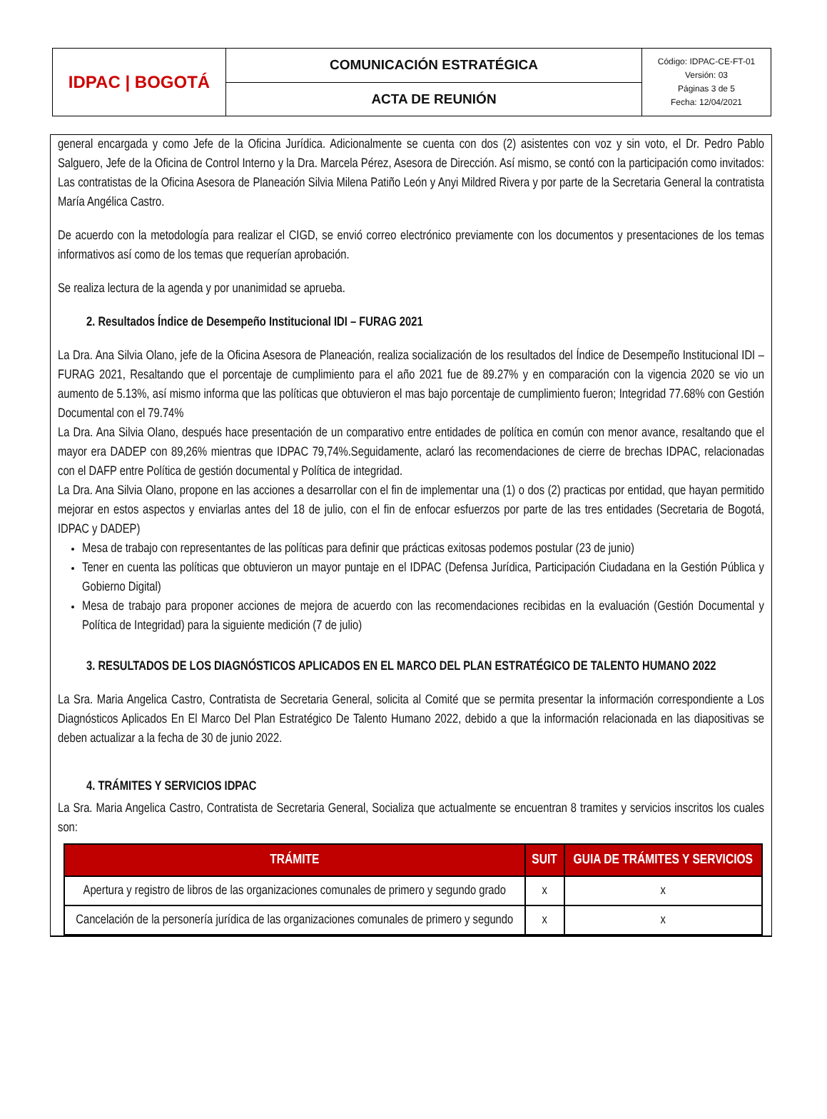| IDPAC / BOGOTÁ | COMUNICACIÓN ESTRATÉGICA | Código: IDPAC-CE-FT-01 Versión: 03 Páginas 3 de 5 Fecha: 12/04/2021 |
| | ACTA DE REUNIÓN | |
general encargada y como Jefe de la Oficina Jurídica. Adicionalmente se cuenta con dos (2) asistentes con voz y sin voto, el Dr. Pedro Pablo Salguero, Jefe de la Oficina de Control Interno y la Dra. Marcela Pérez, Asesora de Dirección. Así mismo, se contó con la participación como invitados: Las contratistas de la Oficina Asesora de Planeación Silvia Milena Patiño León y Anyi Mildred Rivera y por parte de la Secretaria General la contratista María Angélica Castro.
De acuerdo con la metodología para realizar el CIGD, se envió correo electrónico previamente con los documentos y presentaciones de los temas informativos así como de los temas que requerían aprobación.
Se realiza lectura de la agenda y por unanimidad se aprueba.
2. Resultados Índice de Desempeño Institucional IDI – FURAG 2021
La Dra. Ana Silvia Olano, jefe de la Oficina Asesora de Planeación, realiza socialización de los resultados del Índice de Desempeño Institucional IDI – FURAG 2021, Resaltando que el porcentaje de cumplimiento para el año 2021 fue de 89.27% y en comparación con la vigencia 2020 se vio un aumento de 5.13%, así mismo informa que las políticas que obtuvieron el mas bajo porcentaje de cumplimiento fueron; Integridad 77.68% con Gestión Documental con el 79.74%
La Dra. Ana Silvia Olano, después hace presentación de un comparativo entre entidades de política en común con menor avance, resaltando que el mayor era DADEP con 89,26% mientras que IDPAC 79,74%.Seguidamente, aclaró las recomendaciones de cierre de brechas IDPAC, relacionadas con el DAFP entre Política de gestión documental y Política de integridad.
La Dra. Ana Silvia Olano, propone en las acciones a desarrollar con el fin de implementar una (1) o dos (2) practicas por entidad, que hayan permitido mejorar en estos aspectos y enviarlas antes del 18 de julio, con el fin de enfocar esfuerzos por parte de las tres entidades (Secretaria de Bogotá, IDPAC y DADEP)
Mesa de trabajo con representantes de las políticas para definir que prácticas exitosas podemos postular (23 de junio)
Tener en cuenta las políticas que obtuvieron un mayor puntaje en el IDPAC (Defensa Jurídica, Participación Ciudadana en la Gestión Pública y Gobierno Digital)
Mesa de trabajo para proponer acciones de mejora de acuerdo con las recomendaciones recibidas en la evaluación (Gestión Documental y Política de Integridad) para la siguiente medición (7 de julio)
3. RESULTADOS DE LOS DIAGNÓSTICOS APLICADOS EN EL MARCO DEL PLAN ESTRATÉGICO DE TALENTO HUMANO 2022
La Sra. Maria Angelica Castro, Contratista de Secretaria General, solicita al Comité que se permita presentar la información correspondiente a Los Diagnósticos Aplicados En El Marco Del Plan Estratégico De Talento Humano 2022, debido a que la información relacionada en las diapositivas se deben actualizar a la fecha de 30 de junio 2022.
4. TRÁMITES Y SERVICIOS IDPAC
La Sra. Maria Angelica Castro, Contratista de Secretaria General, Socializa que actualmente se encuentran 8 tramites y servicios inscritos los cuales son:
| TRÁMITE | SUIT | GUIA DE TRÁMITES Y SERVICIOS |
| --- | --- | --- |
| Apertura y registro de libros de las organizaciones comunales de primero y segundo grado | x | x |
| Cancelación de la personería jurídica de las organizaciones comunales de primero y segundo | x | x |